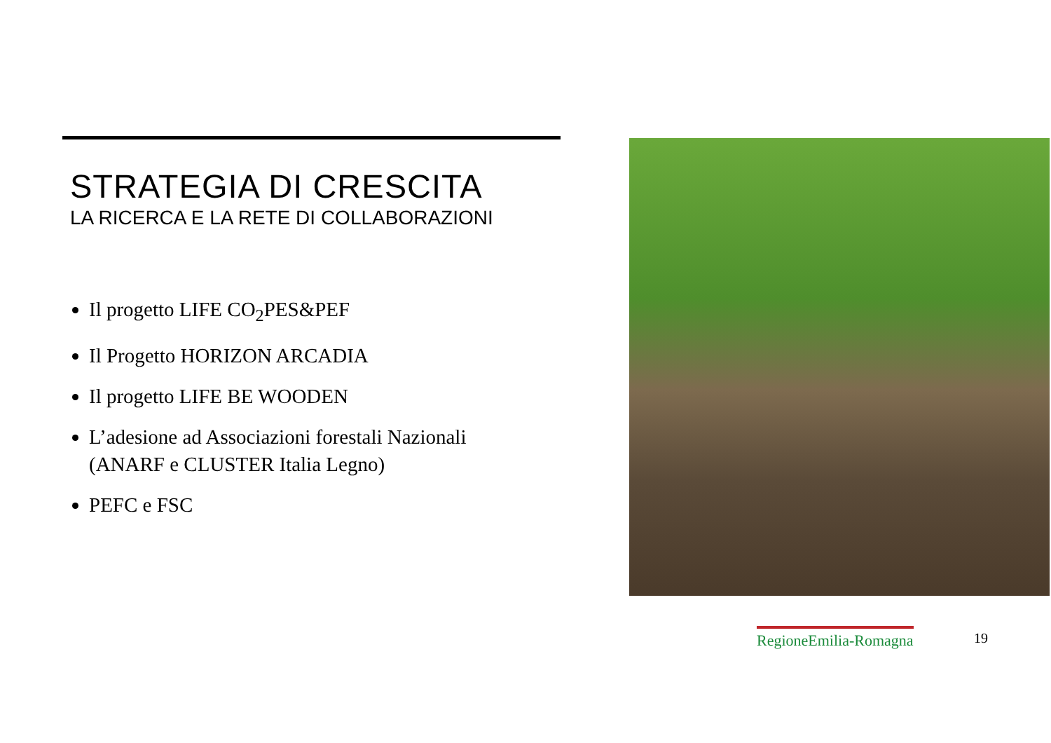STRATEGIA DI CRESCITA
LA RICERCA E LA RETE DI COLLABORAZIONI
Il progetto LIFE CO<sub>2</sub>PES&PEF
Il Progetto HORIZON ARCADIA
Il progetto LIFE BE WOODEN
L’adesione ad Associazioni forestali Nazionali (ANARF e CLUSTER Italia Legno)
PEFC e FSC
RegioneEmilia-Romagna 19